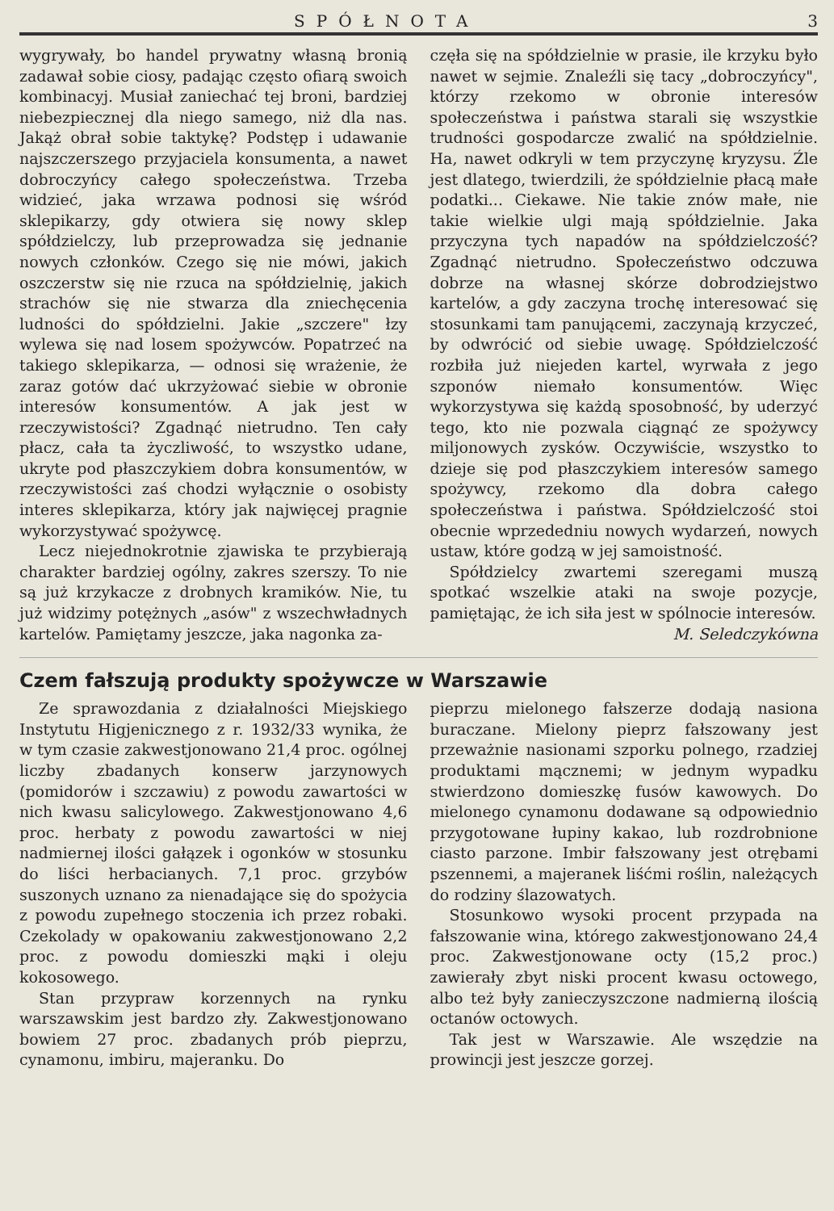SPÓŁNOTA 3
wygrywały, bo handel prywatny własną bronią zadawał sobie ciosy, padając często ofiarą swoich kombinacyj. Musiał zaniechać tej broni, bardziej niebezpiecznej dla niego samego, niż dla nas. Jakąż obrał sobie taktykę? Podstęp i udawanie najszczerszego przyjaciela konsumenta, a nawet dobroczyńcy całego społeczeństwa. Trzeba widzieć, jaka wrzawa podnosi się wśród sklepikarzy, gdy otwiera się nowy sklep spółdzielczy, lub przeprowadza się jednanie nowych członków. Czego się nie mówi, jakich oszczerstw się nie rzuca na spółdzielnię, jakich strachów się nie stwarza dla zniechęcenia ludności do spółdzielni. Jakie „szczere" łzy wylewa się nad losem spożywców. Popatrzeć na takiego sklepikarza, — odnosi się wrażenie, że zaraz gotów dać ukrzyżować siebie w obronie interesów konsumentów. A jak jest w rzeczywistości? Zgadnąć nietrudno. Ten cały płacz, cała ta życzliwość, to wszystko udane, ukryte pod płaszczykiem dobra konsumentów, w rzeczywistości zaś chodzi wyłącznie o osobisty interes sklepikarza, który jak najwięcej pragnie wykorzystywać spożywcę.
Lecz niejednokrotnie zjawiska te przybierają charakter bardziej ogólny, zakres szerszy. To nie są już krzykacze z drobnych kramików. Nie, tu już widzimy potężnych „asów" z wszechwładnych kartelów. Pamiętamy jeszcze, jaka nagonka za-
częła się na spółdzielnie w prasie, ile krzyku było nawet w sejmie. Znaleźli się tacy „dobroczyńcy", którzy rzekomo w obronie interesów społeczeństwa i państwa starali się wszystkie trudności gospodarcze zwalić na spółdzielnie. Ha, nawet odkryli w tem przyczynę kryzysu. Źle jest dlatego, twierdzili, że spółdzielnie płacą małe podatki... Ciekawe. Nie takie znów małe, nie takie wielkie ulgi mają spółdzielnie. Jaka przyczyna tych napadów na spółdzielczość? Zgadnąć nietrudno. Społeczeństwo odczuwa dobrze na własnej skórze dobrodziejstwo kartelów, a gdy zaczyna trochę interesować się stosunkami tam panującemi, zaczynają krzyczeć, by odwrócić od siebie uwagę. Spółdzielczość rozbiła już niejeden kartel, wyrwała z jego szponów niemało konsumentów. Więc wykorzystywa się każdą sposobność, by uderzyć tego, kto nie pozwala ciągnąć ze spożywcy miljonowych zysków. Oczywiście, wszystko to dzieje się pod płaszczykiem interesów samego spożywcy, rzekomo dla dobra całego społeczeństwa i państwa. Spółdzielczość stoi obecnie wprzededniu nowych wydarzeń, nowych ustaw, które godzą w jej samoistność.
Spółdzielcy zwartemi szeregami muszą spotkać wszelkie ataki na swoje pozycje, pamiętając, że ich siła jest w spólnocie interesów. M. Seledczykówna
Czem fałszują produkty spożywcze w Warszawie
Ze sprawozdania z działalności Miejskiego Instytutu Higjenicznego z r. 1932/33 wynika, że w tym czasie zakwestjonowano 21,4 proc. ogólnej liczby zbadanych konserw jarzynowych (pomidorów i szczawiu) z powodu zawartości w nich kwasu salicylowego. Zakwestjonowano 4,6 proc. herbaty z powodu zawartości w niej nadmiernej ilości gałązek i ogonków w stosunku do liści herbacianych. 7,1 proc. grzybów suszonych uznano za nienadające się do spożycia z powodu zupełnego stoczenia ich przez robaki. Czekolady w opakowaniu zakwestjonowano 2,2 proc. z powodu domieszki mąki i oleju kokosowego.
Stan przypraw korzennych na rynku warszawskim jest bardzo zły. Zakwestjonowano bowiem 27 proc. zbadanych prób pieprzu, cynamonu, imbiru, majeranku. Do
pieprzu mielonego fałszerze dodają nasiona buraczane. Mielony pieprz fałszowany jest przeważnie nasionami szporku polnego, rzadziej produktami mącznemi; w jednym wypadku stwierdzono domieszkę fusów kawowych. Do mielonego cynamonu dodawane są odpowiednio przygotowane łupiny kakao, lub rozdrobnione ciasto parzone. Imbir fałszowany jest otrębami pszennemi, a majeranek liśćmi roślin, należących do rodziny ślazowatych.
Stosunkowo wysoki procent przypada na fałszowanie wina, którego zakwestjonowano 24,4 proc. Zakwestjonowane octy (15,2 proc.) zawierały zbyt niski procent kwasu octowego, albo też były zanieczyszczone nadmierną ilością octanów octowych.
Tak jest w Warszawie. Ale wszędzie na prowincji jest jeszcze gorzej.